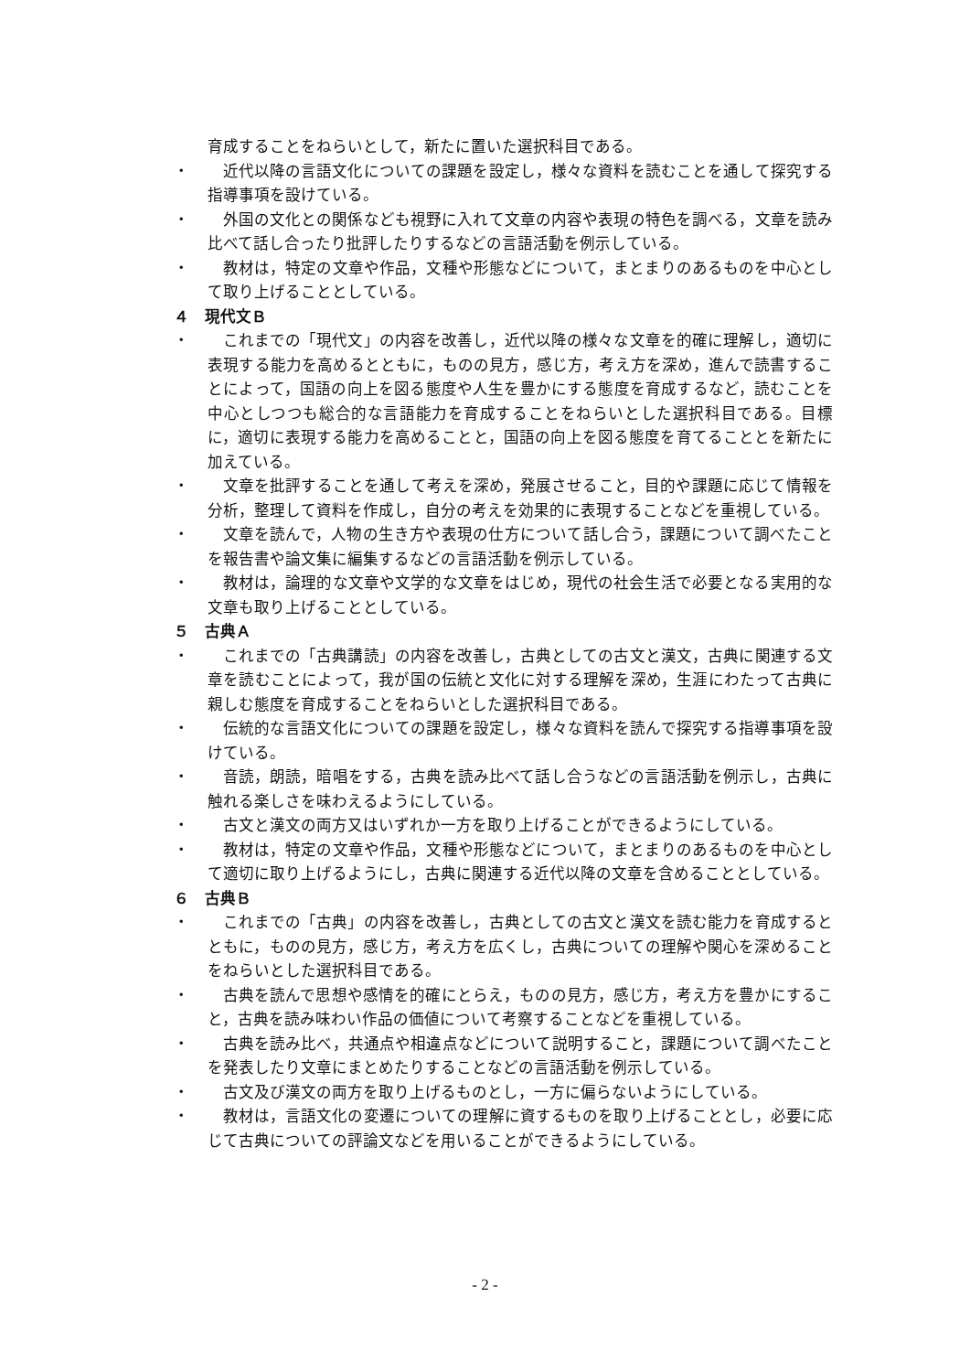育成することをねらいとして，新たに置いた選択科目である。
・ 近代以降の言語文化についての課題を設定し，様々な資料を読むことを通して探究する指導事項を設けている。
・ 外国の文化との関係なども視野に入れて文章の内容や表現の特色を調べる，文章を読み比べて話し合ったり批評したりするなどの言語活動を例示している。
・ 教材は，特定の文章や作品，文種や形態などについて，まとまりのあるものを中心として取り上げることとしている。
４　現代文Ｂ
・ これまでの「現代文」の内容を改善し，近代以降の様々な文章を的確に理解し，適切に表現する能力を高めるとともに，ものの見方，感じ方，考え方を深め，進んで読書することによって，国語の向上を図る態度や人生を豊かにする態度を育成するなど，読むことを中心としつつも総合的な言語能力を育成することをねらいとした選択科目である。目標に，適切に表現する能力を高めることと，国語の向上を図る態度を育てることとを新たに加えている。
・ 文章を批評することを通して考えを深め，発展させること，目的や課題に応じて情報を分析，整理して資料を作成し，自分の考えを効果的に表現することなどを重視している。
・ 文章を読んで，人物の生き方や表現の仕方について話し合う，課題について調べたことを報告書や論文集に編集するなどの言語活動を例示している。
・ 教材は，論理的な文章や文学的な文章をはじめ，現代の社会生活で必要となる実用的な文章も取り上げることとしている。
５　古典Ａ
・ これまでの「古典講読」の内容を改善し，古典としての古文と漢文，古典に関連する文章を読むことによって，我が国の伝統と文化に対する理解を深め，生涯にわたって古典に親しむ態度を育成することをねらいとした選択科目である。
・ 伝統的な言語文化についての課題を設定し，様々な資料を読んで探究する指導事項を設けている。
・ 音読，朗読，暗唱をする，古典を読み比べて話し合うなどの言語活動を例示し，古典に触れる楽しさを味わえるようにしている。
・ 古文と漢文の両方又はいずれか一方を取り上げることができるようにしている。
・ 教材は，特定の文章や作品，文種や形態などについて，まとまりのあるものを中心として適切に取り上げるようにし，古典に関連する近代以降の文章を含めることとしている。
６　古典Ｂ
・ これまでの「古典」の内容を改善し，古典としての古文と漢文を読む能力を育成するとともに，ものの見方，感じ方，考え方を広くし，古典についての理解や関心を深めることをねらいとした選択科目である。
・ 古典を読んで思想や感情を的確にとらえ，ものの見方，感じ方，考え方を豊かにすること，古典を読み味わい作品の価値について考察することなどを重視している。
・ 古典を読み比べ，共通点や相違点などについて説明すること，課題について調べたことを発表したり文章にまとめたりすることなどの言語活動を例示している。
・ 古文及び漢文の両方を取り上げるものとし，一方に偏らないようにしている。
・ 教材は，言語文化の変遷についての理解に資するものを取り上げることとし，必要に応じて古典についての評論文などを用いることができるようにしている。
- 2 -